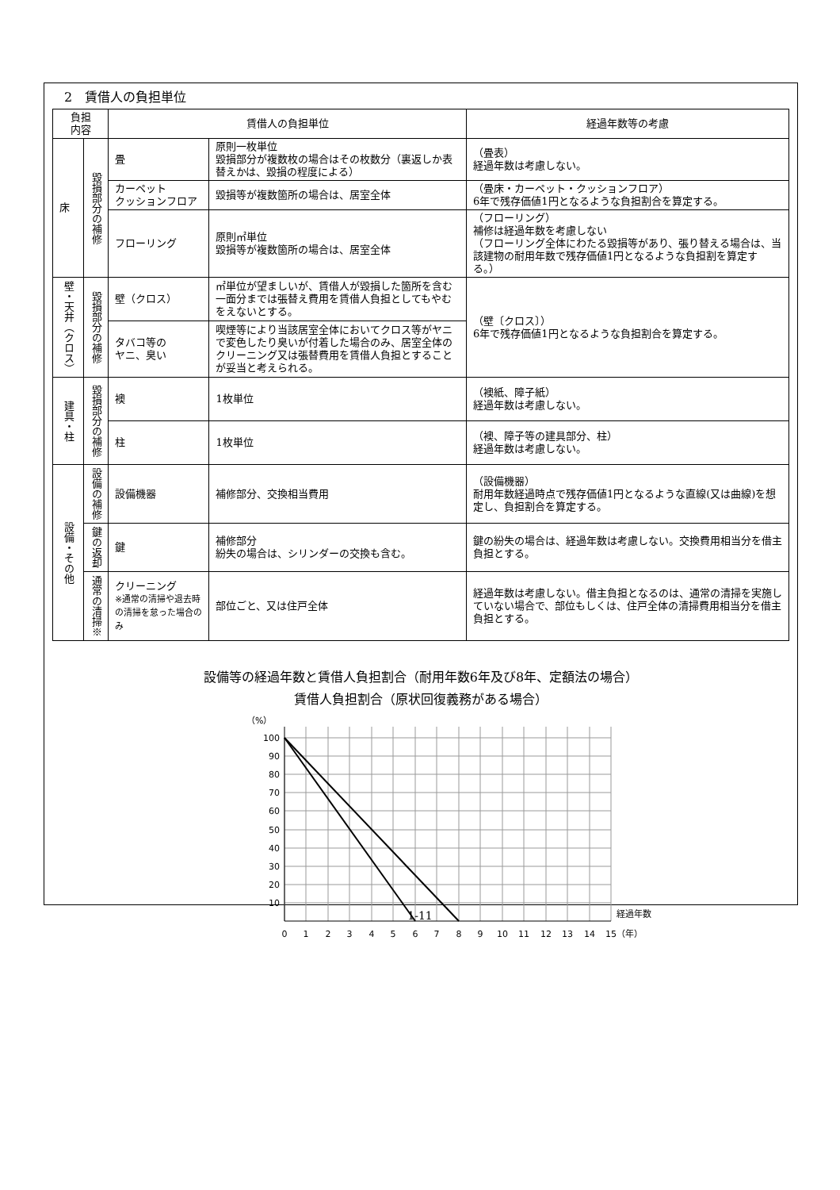2　賃借人の負担単位
| 負担 内容 | | 賃借人の負担単位 | | 経過年数等の考慮 |
| --- | --- | --- | --- | --- |
| 床 | 毀損部分の補修 | 畳 | 原則一枚単位 毀損部分が複数枚の場合はその枚数分（裏返しか表替えかは、毀損の程度による） | （畳表） 経過年数は考慮しない。 |
| | | カーペット クッションフロア | 毀損等が複数箇所の場合は、居室全体 | （畳床・カーペット・クッションフロア） 6年で残存価値1円となるような負担割合を算定する。 |
| | | フローリング | 原則㎡単位 毀損等が複数箇所の場合は、居室全体 | （フローリング） 補修は経過年数を考慮しない （フローリング全体にわたる毀損等があり、張り替える場合は、当該建物の耐用年数で残存価値1円となるような負担割を算定する。） |
| 壁・天井（クロス） | 毀損部分の補修 | 壁（クロス） | ㎡単位が望ましいが、賃借人が毀損した箇所を含む一面分までは張替え費用を賃借人負担としてもやむをえないとする。 | （壁〔クロス〕） 6年で残存価値1円となるような負担割合を算定する。 |
| | | タバコ等の ヤニ、臭い | 喫煙等により当該居室全体においてクロス等がヤニで変色したり臭いが付着した場合のみ、居室全体のクリーニング又は張替費用を賃借人負担とすることが妥当と考えられる。 | |
| 建具・柱 | 毀損部分の補修 | 襖 | 1枚単位 | （襖紙、障子紙） 経過年数は考慮しない。 |
| | | 柱 | 1枚単位 | （襖、障子等の建具部分、柱） 経過年数は考慮しない。 |
| 設備・その他 | 設備の補修 | 設備機器 | 補修部分、交換相当費用 | （設備機器） 耐用年数経過時点で残存価値1円となるような直線(又は曲線)を想定し、負担割合を算定する。 |
| | 鍵の返却 | 鍵 | 補修部分 紛失の場合は、シリンダーの交換も含む。 | 鍵の紛失の場合は、経過年数は考慮しない。交換費用相当分を借主負担とする。 |
| | 通常の清掃※ | クリーニング ※通常の清掃や退去時の清掃を怠った場合のみ | 部位ごと、又は住戸全体 | 経過年数は考慮しない。借主負担となるのは、通常の清掃を実施していない場合で、部位もしくは、住戸全体の清掃費用相当分を借主負担とする。 |
設備等の経過年数と賃借人負担割合（耐用年数6年及び8年、定額法の場合）
賃借人負担割合（原状回復義務がある場合）
（%）
100
90
80
70
60
50
40
30
20
10
0
1
2
3
4
5
6
7
8
9
10
11
12
13
14
15
経過年数
（年）
1-11